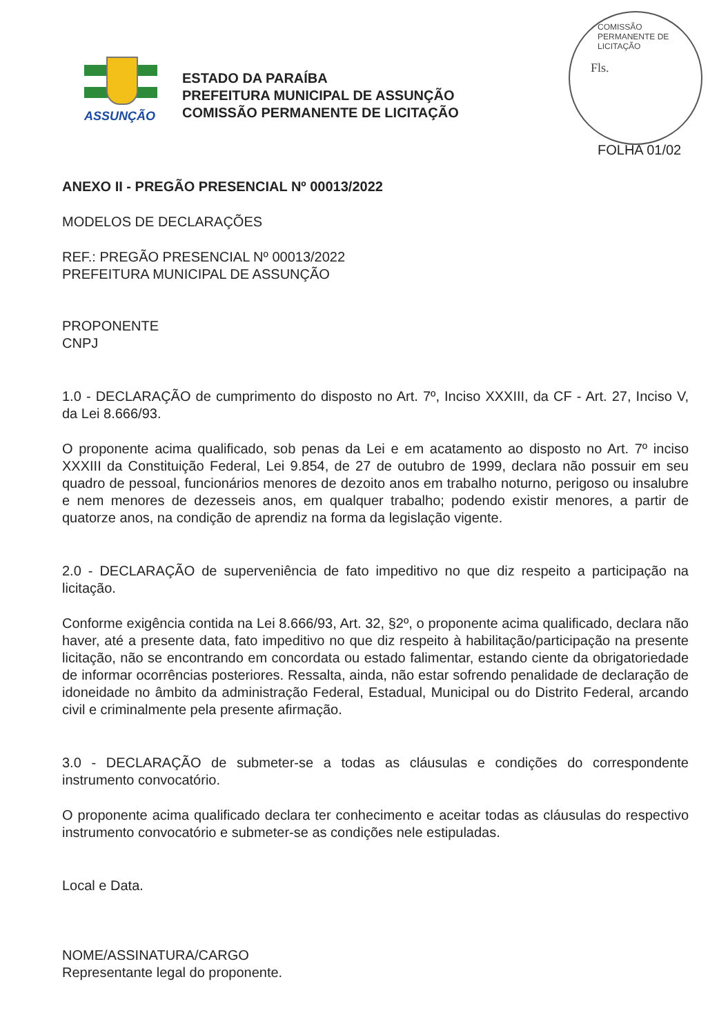ASSUNÇÃO
ESTADO DA PARAÍBA
PREFEITURA MUNICIPAL DE ASSUNÇÃO
COMISSÃO PERMANENTE DE LICITAÇÃO
COMISSÃO PERMANENTE DE LICITAÇÃO
Fls.
FOLHA 01/02
ANEXO II - PREGÃO PRESENCIAL Nº 00013/2022
MODELOS DE DECLARAÇÕES
REF.: PREGÃO PRESENCIAL Nº 00013/2022
PREFEITURA MUNICIPAL DE ASSUNÇÃO
PROPONENTE
CNPJ
1.0 - DECLARAÇÃO de cumprimento do disposto no Art. 7º, Inciso XXXIII, da CF - Art. 27, Inciso V, da Lei 8.666/93.
O proponente acima qualificado, sob penas da Lei e em acatamento ao disposto no Art. 7º inciso XXXIII da Constituição Federal, Lei 9.854, de 27 de outubro de 1999, declara não possuir em seu quadro de pessoal, funcionários menores de dezoito anos em trabalho noturno, perigoso ou insalubre e nem menores de dezesseis anos, em qualquer trabalho; podendo existir menores, a partir de quatorze anos, na condição de aprendiz na forma da legislação vigente.
2.0 - DECLARAÇÃO de superveniência de fato impeditivo no que diz respeito a participação na licitação.
Conforme exigência contida na Lei 8.666/93, Art. 32, §2º, o proponente acima qualificado, declara não haver, até a presente data, fato impeditivo no que diz respeito à habilitação/participação na presente licitação, não se encontrando em concordata ou estado falimentar, estando ciente da obrigatoriedade de informar ocorrências posteriores. Ressalta, ainda, não estar sofrendo penalidade de declaração de idoneidade no âmbito da administração Federal, Estadual, Municipal ou do Distrito Federal, arcando civil e criminalmente pela presente afirmação.
3.0 - DECLARAÇÃO de submeter-se a todas as cláusulas e condições do correspondente instrumento convocatório.
O proponente acima qualificado declara ter conhecimento e aceitar todas as cláusulas do respectivo instrumento convocatório e submeter-se as condições nele estipuladas.
Local e Data.
NOME/ASSINATURA/CARGO
Representante legal do proponente.